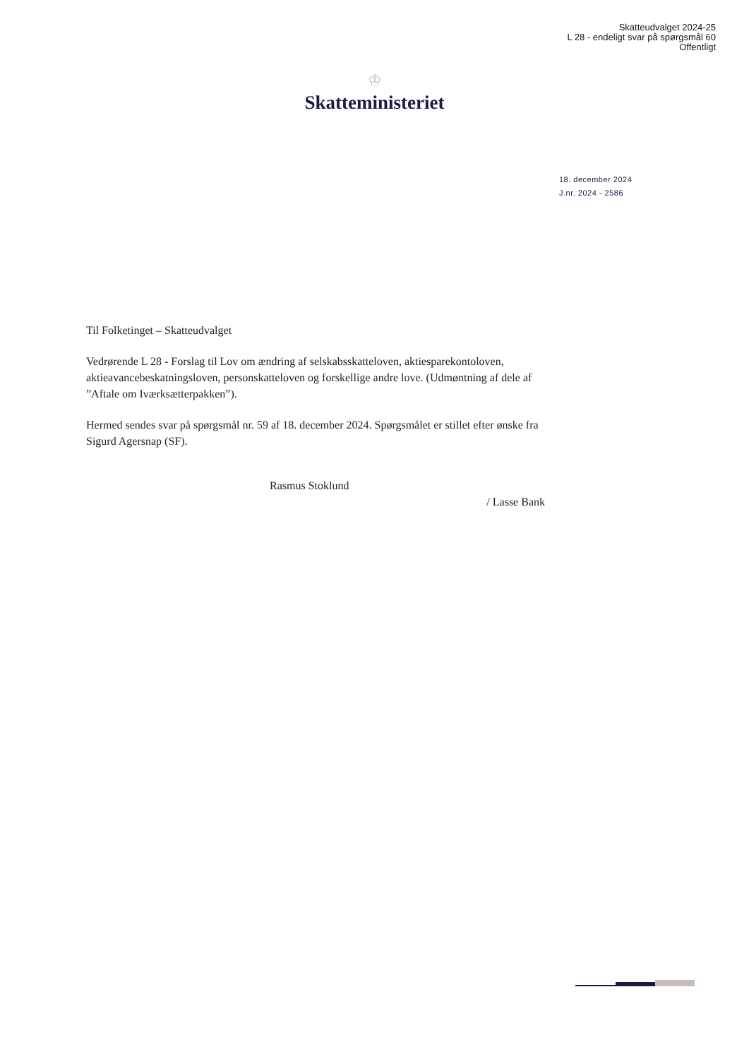Skatteudvalget 2024-25
L 28 - endeligt svar på spørgsmål 60
Offentligt
♔
Skatteministeriet
18. december 2024
J.nr. 2024 - 2586
Til Folketinget – Skatteudvalget
Vedrørende L 28 - Forslag til Lov om ændring af selskabsskatteloven, aktiesparekontoloven, aktieavancebeskatningsloven, personskatteloven og forskellige andre love. (Udmøntning af dele af ”Aftale om Iværksætterpakken”).
Hermed sendes svar på spørgsmål nr. 59 af 18. december 2024. Spørgsmålet er stillet efter ønske fra Sigurd Agersnap (SF).
Rasmus Stoklund
/ Lasse Bank